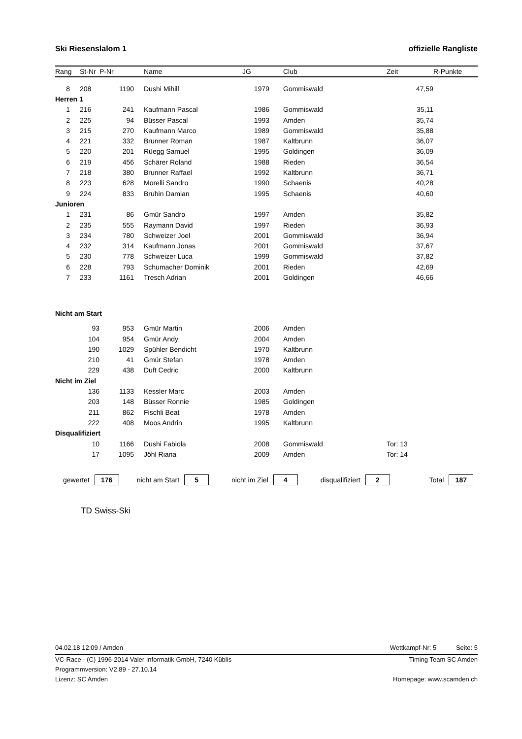Ski Riesenslalom 1 offizielle Rangliste
| Rang | St-Nr | P-Nr | | Name | JG | | Club | Zeit | R-Punkte |
| --- | --- | --- | --- | --- | --- | --- | --- | --- | --- |
| 8 | 208 | 1190 | | Dushi Mihill | 1979 | | Gommiswald | 47,59 | |
| Herren 1 | | | | | | | | | |
| 1 | 216 | 241 | | Kaufmann Pascal | 1986 | | Gommiswald | 35,11 | |
| 2 | 225 | 94 | | Büsser Pascal | 1993 | | Amden | 35,74 | |
| 3 | 215 | 270 | | Kaufmann Marco | 1989 | | Gommiswald | 35,88 | |
| 4 | 221 | 332 | | Brunner Roman | 1987 | | Kaltbrunn | 36,07 | |
| 5 | 220 | 201 | | Rüegg Samuel | 1995 | | Goldingen | 36,09 | |
| 6 | 219 | 456 | | Schärer Roland | 1988 | | Rieden | 36,54 | |
| 7 | 218 | 380 | | Brunner Raffael | 1992 | | Kaltbrunn | 36,71 | |
| 8 | 223 | 628 | | Morelli Sandro | 1990 | | Schaenis | 40,28 | |
| 9 | 224 | 833 | | Bruhin Damian | 1995 | | Schaenis | 40,60 | |
| Junioren | | | | | | | | | |
| 1 | 231 | 86 | | Gmür Sandro | 1997 | | Amden | 35,82 | |
| 2 | 235 | 555 | | Raymann David | 1997 | | Rieden | 36,93 | |
| 3 | 234 | 780 | | Schweizer Joel | 2001 | | Gommiswald | 36,94 | |
| 4 | 232 | 314 | | Kaufmann Jonas | 2001 | | Gommiswald | 37,67 | |
| 5 | 230 | 778 | | Schweizer Luca | 1999 | | Gommiswald | 37,82 | |
| 6 | 228 | 793 | | Schumacher Dominik | 2001 | | Rieden | 42,69 | |
| 7 | 233 | 1161 | | Tresch Adrian | 2001 | | Goldingen | 46,66 | |
| Nicht am Start | | | | | | | | | |
| | 93 | 953 | | Gmür Martin | 2006 | | Amden | | |
| | 104 | 954 | | Gmür Andy | 2004 | | Amden | | |
| | 190 | 1029 | | Spühler Bendicht | 1970 | | Kaltbrunn | | |
| | 210 | 41 | | Gmür Stefan | 1978 | | Amden | | |
| | 229 | 438 | | Duft Cedric | 2000 | | Kaltbrunn | | |
| Nicht im Ziel | | | | | | | | | |
| | 136 | 1133 | | Kessler Marc | 2003 | | Amden | | |
| | 203 | 148 | | Büsser Ronnie | 1985 | | Goldingen | | |
| | 211 | 862 | | Fischli Beat | 1978 | | Amden | | |
| | 222 | 408 | | Moos Andrin | 1995 | | Kaltbrunn | | |
| Disqualifiziert | | | | | | | | | |
| | 10 | 1166 | | Dushi Fabiola | 2008 | | Gommiswald | Tor: 13 | |
| | 17 | 1095 | | Jöhl Riana | 2009 | | Amden | Tor: 14 | |
gewertet 176 nicht am Start 5 nicht im Ziel 4 disqualifiziert 2 Total 187
TD Swiss-Ski
04.02.18 12:09 / Amden Wettkampf-Nr: 5 Seite: 5
VC-Race - (C) 1996-2014 Valer Informatik GmbH, 7240 Küblis Timing Team SC Amden
Programmversion: V2.89 - 27.10.14
Lizenz: SC Amden Homepage: www.scamden.ch